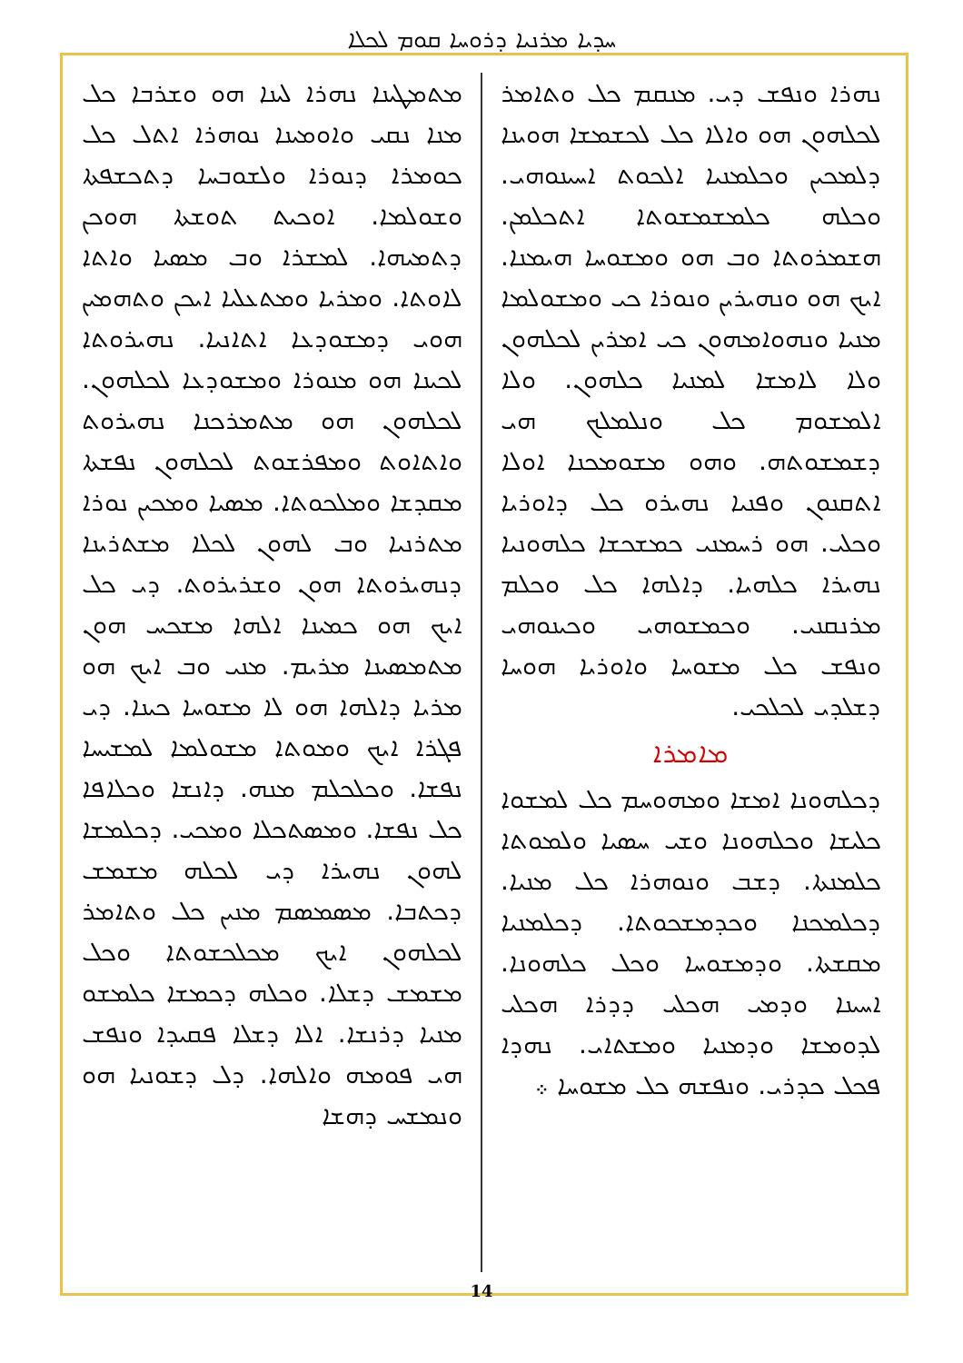ܚܕܝܐ ܡܪܢܝܐ ܕܪܘܚܐ ܩܘܡ ܠܟܠܐ
ܡܬܡܛܝܢܐ ܢܗܪܐ ܠܝܢܐ ܗܘ ܘܫܪܒܐ ܟܠ ܡܢܐ ܢܩܝ ܘܐܘܡܝܢܐ ܢܘܗܪܐ ܐܬܠ ܟܠ ܟܘܡܪܐ ܕܢܘܪܐ ܘܠܫܘܒܚܐ ܕܬܟܫܦܬܐ ܘܫܘܠܡܐ. ܐܘܟܝܬ ܬܘܫܬܐ ܗܘܟܢ ܕܬܡܝܗܐ. ܠܡܫܪܐ ܘܒ ܡܣܝܐ ܘܐܬܐ ܠܐܘܬܐ. ܘܡܪܝܐ ܘܡܬܥܠܝܐ ܐܝܟܢ ܘܬܗܡܝܢ ܗܘܝ ܕܡܫܘܕܥܐ ܐܬܐܢܝܐ. ܢܗܝܪܘܬܐ ܠܟܝܢܐ ܗܘ ܡܢܘܪܐ ܘܡܫܘܕܥܐ ܠܟܠܗܘܢ. ܠܟܠܗܘܢ ܗܘ ܡܬܡܪܟܢܐ ܢܗܝܪܘܬ ܘܐܬܐܘܬ ܘܡܦܪܫܘܬ ܠܟܠܗܘܢ ܢܦܫܬܐ ܡܩܕܫܐ ܘܡܠܟܘܬܐ. ܡܣܝܐ ܘܡܟܝܢ ܢܘܪܐ ܡܬܪܢܝܐ ܘܒ ܠܗܘܢ ܠܟܠܐ ܡܫܬܪܝܢܐ ܕܢܗܝܪܘܬܐ ܗܘܢ ܘܫܪܝܪܘܬ. ܕܝ ܟܠ ܐܝܟ ܗܘ ܟܡܝܢܐ ܐܠܗܐ ܡܫܟܚ ܗܘܢ ܡܬܡܣܝܢܐ ܡܪܝܡ. ܡܢܝ ܘܒ ܐܝܟ ܗܘ ܡܪܝܐ ܕܐܠܗܐ ܗܘ ܠܐ ܡܫܘܚܐ ܟܝܢܐ. ܕܝ ܦܓܪܐ ܐܝܟ ܘܡܘܬܐ ܡܫܘܠܡܐ ܠܡܫܝܚܐ ܢܦܫܐ. ܘܟܠܟܠܡ ܡܢܗ. ܕܐܢܫܐ ܘܟܠܐܦܐ ܟܠ ܢܦܫܐ. ܘܡܣܬܟܠܐ ܘܡܟܝ. ܕܟܠܡܫܐ ܠܗܘܢ ܢܗܝܪܐ ܕܝ ܠܟܠܗ ܡܫܡܫ ܕܟܬܒܐ. ܡܣܡܣܡ ܡܢܝܢ ܟܠ ܘܬܐܡܪ ܠܟܠܗܘܢ ܐܝܟ ܡܟܠܟܫܘܬܐ ܘܟܠ ܡܫܡܫ ܕܫܠܐ. ܘܟܠܗ ܕܟܡܫܐ ܟܠܡܫܘ ܡܢܝܐ ܕܪܢܫܐ. ܐܠܐ ܕܫܠܐ ܦܩܝܕܐ ܘܢܦܫ ܗܝ ܦܘܡܗ ܘܐܠܗܐ. ܕܠ ܕܫܘܢܝܐ ܗܘ ܘܢܡܫܚ ܕܗܫܐ
ܢܗܪܐ ܘܢܦܫ ܕܝ. ܡܢܩܡ ܟܠ ܘܬܐܡܪ ܠܟܠܗܘܢ ܗܘ ܘܐܠܐ ܟܠ ܠܟܫܡܫܐ ܗܘܝܢܐ ܕܠܡܟܝܢ ܘܟܠܡܢܝܐ ܐܠܟܘܬ ܐܚܝܢܘܗܝ. ܘܟܠܗ ܟܠܡܫܡܫܘܬܐ ܐܬܟܠܡܢ. ܗܫܡܪܘܬܐ ܘܒ ܗܘ ܘܡܫܘܚܐ ܗܝܡܢܐ. ܐܝܟ ܗܘ ܘܢܗܝܪܝܢ ܘܢܘܪܐ ܟܝ ܘܡܫܘܠܡܐ ܡܢܝܐ ܘܢܗܘܐܡܗܘܢ ܟܝ ܐܡܪܝܢ ܠܟܠܗܘܢ ܘܠܐ ܠܐܡܫܐ ܠܡܢܝܐ ܟܠܗܘܢ. ܘܠܐ ܐܠܡܫܘܡ ܟܠ ܘܢܠܡܠܟ ܗܝ ܕܫܡܫܘܬܗ. ܘܗܘ ܡܫܘܡܟܢܐ ܐܘܠܐ ܐܬܩܢܘܢ ܘܦܢܝܐ ܢܗܝܪܘ ܟܠ ܕܐܘܪܝܐ ܘܟܠܝ. ܗܘ ܪܚܡܢܝ ܟܡܫܟܫܐ ܟܠܗܘܢܝܐ ܢܗܝܪܐ ܟܠܗܝܐ. ܕܐܠܗܐ ܟܠ ܘܟܠܡ ܡܪܢܩܢܝ. ܘܟܡܫܘܗܝ ܘܟܝܢܘܗܝ ܘܢܦܫ ܟܠ ܡܫܘܚܐ ܘܐܘܪܝܐ ܗܘܚܐ ܕܫܠܕܝ ܠܟܠܟܝ.
ܡܐܡܪܐ
ܕܟܠܗܘܢܐ ܐܡܫܐ ܘܡܗܘܚܡ ܟܠ ܠܡܫܘܐ ܟܠܝܫܐ ܘܟܠܗܘܢܐ ܘܫܝ ܚܣܝܐ ܘܠܡܘܬܐ ܟܠܡܢܬܐ. ܕܫܒ ܘܢܘܗܪܐ ܟܠ ܡܢܝܐ. ܕܟܠܡܟܢܐ ܘܟܕܡܫܟܘܬܐ. ܕܟܠܡܢܝܐ ܡܩܫܬܐ. ܘܕܡܫܘܚܐ ܘܟܠ ܟܠܗܘܢܐ. ܐܚܝܢܐ ܘܕܡܝ ܗܟܠܝ ܕܕܪܐ ܗܟܠܝ ܠܕܘܡܫܐ ܘܕܡܢܝܐ ܘܡܫܬܐܝ. ܢܗܕܐ ܦܟܠ ܟܕܪܝ. ܘܢܦܫܗ ܟܠ ܡܫܘܚܐ ܀
14